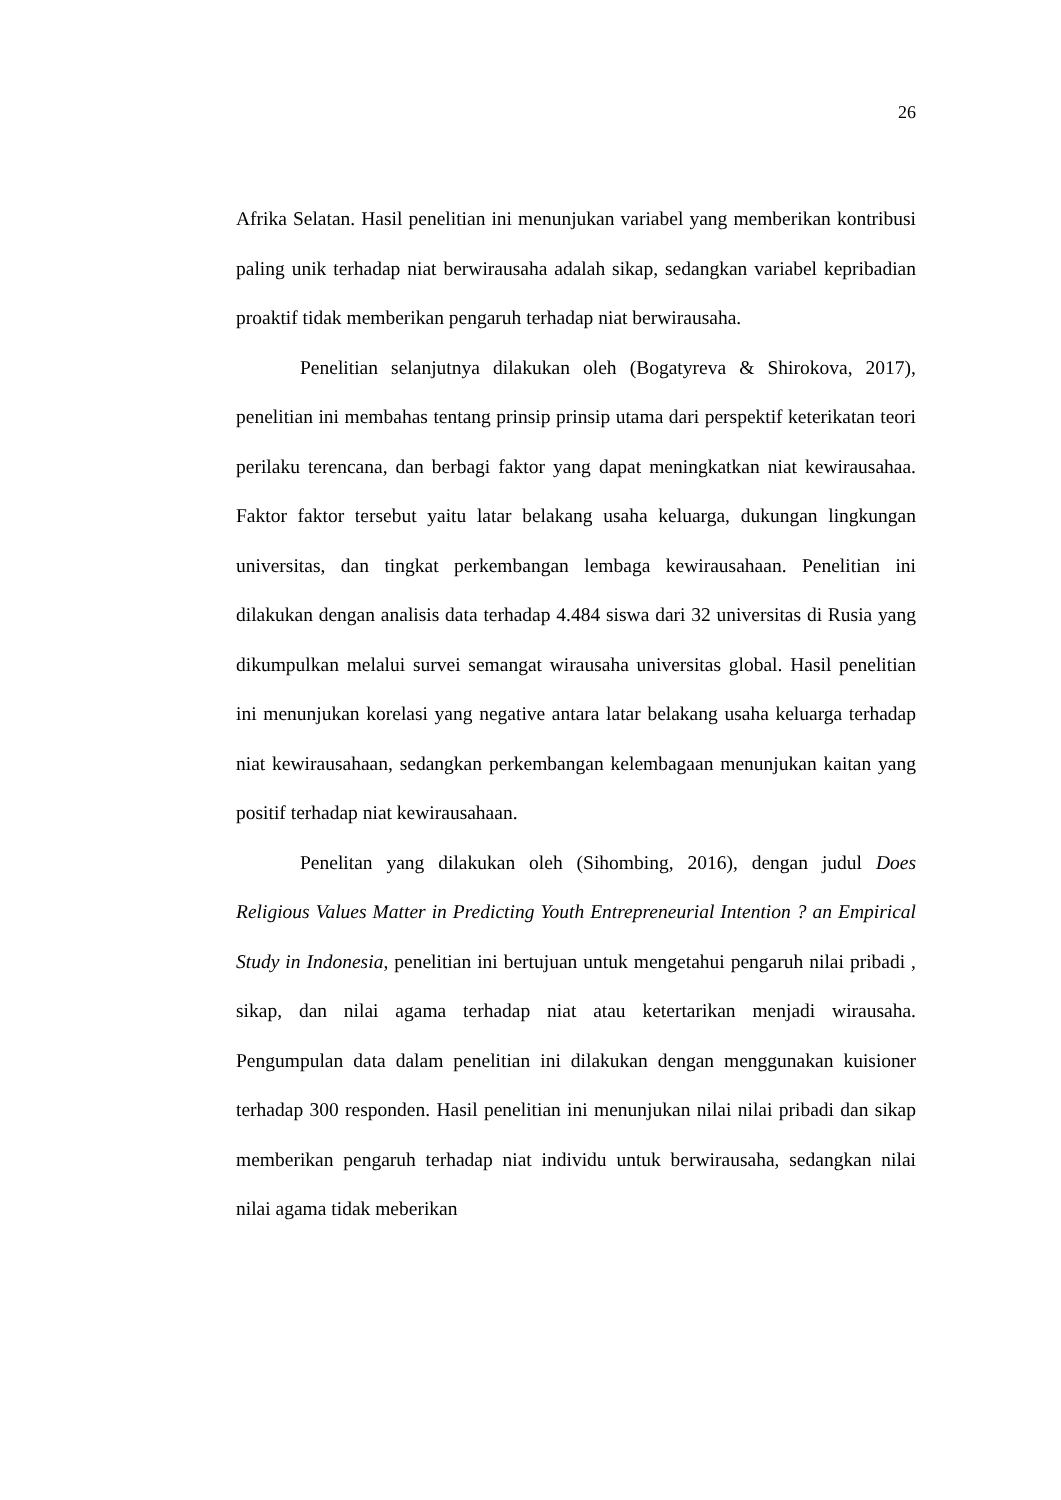26
Afrika Selatan. Hasil penelitian ini menunjukan variabel yang memberikan kontribusi paling unik terhadap niat berwirausaha adalah sikap, sedangkan variabel kepribadian proaktif tidak memberikan pengaruh terhadap niat berwirausaha.
Penelitian selanjutnya dilakukan oleh (Bogatyreva & Shirokova, 2017), penelitian ini membahas tentang prinsip prinsip utama dari perspektif keterikatan teori perilaku terencana, dan berbagi faktor yang dapat meningkatkan niat kewirausahaa. Faktor faktor tersebut yaitu latar belakang usaha keluarga, dukungan lingkungan universitas, dan tingkat perkembangan lembaga kewirausahaan. Penelitian ini dilakukan dengan analisis data terhadap 4.484 siswa dari 32 universitas di Rusia yang dikumpulkan melalui survei semangat wirausaha universitas global. Hasil penelitian ini menunjukan korelasi yang negative antara latar belakang usaha keluarga terhadap niat kewirausahaan, sedangkan perkembangan kelembagaan menunjukan kaitan yang positif terhadap niat kewirausahaan.
Penelitan yang dilakukan oleh (Sihombing, 2016), dengan judul Does Religious Values Matter in Predicting Youth Entrepreneurial Intention ? an Empirical Study in Indonesia, penelitian ini bertujuan untuk mengetahui pengaruh nilai pribadi , sikap, dan nilai agama terhadap niat atau ketertarikan menjadi wirausaha. Pengumpulan data dalam penelitian ini dilakukan dengan menggunakan kuisioner terhadap 300 responden. Hasil penelitian ini menunjukan nilai nilai pribadi dan sikap memberikan pengaruh terhadap niat individu untuk berwirausaha, sedangkan nilai nilai agama tidak meberikan